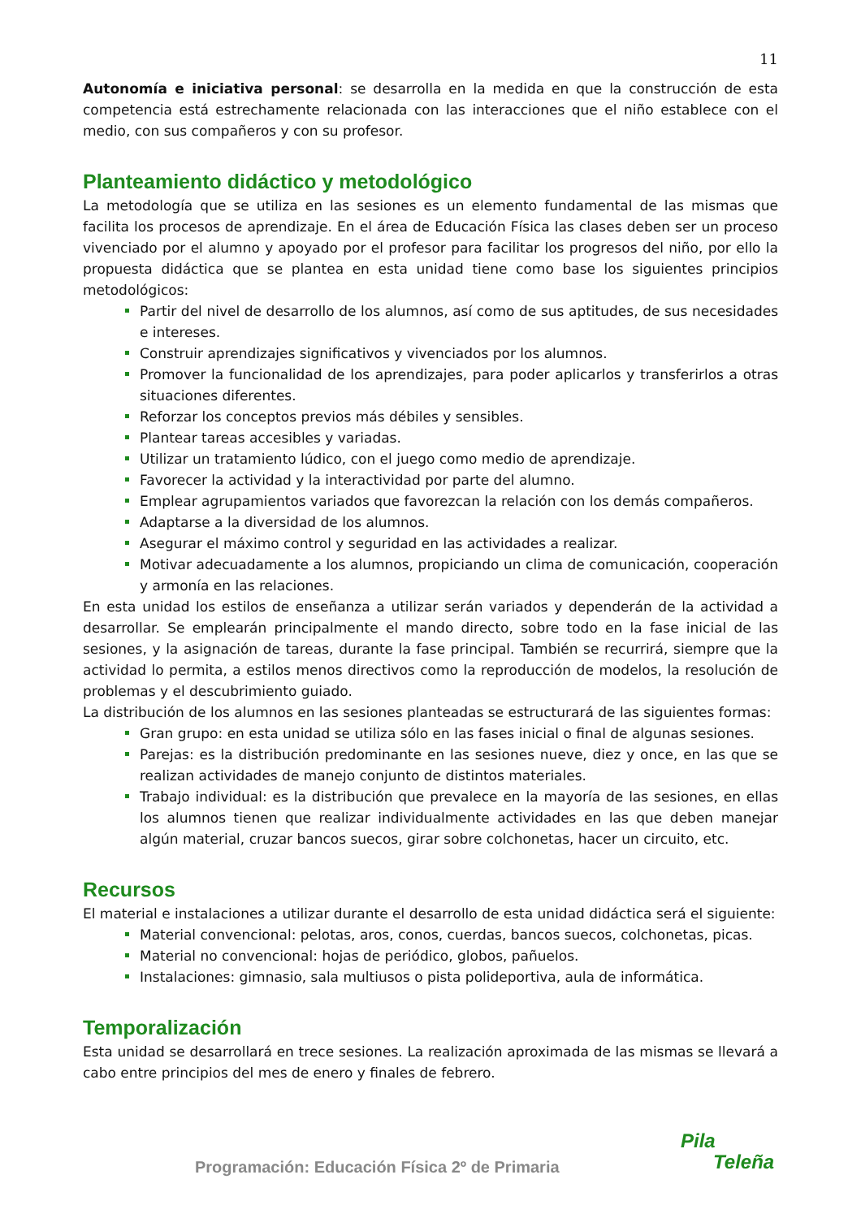11
Autonomía e iniciativa personal: se desarrolla en la medida en que la construcción de esta competencia está estrechamente relacionada con las interacciones que el niño establece con el medio, con sus compañeros y con su profesor.
Planteamiento didáctico y metodológico
La metodología que se utiliza en las sesiones es un elemento fundamental de las mismas que facilita los procesos de aprendizaje. En el área de Educación Física las clases deben ser un proceso vivenciado por el alumno y apoyado por el profesor para facilitar los progresos del niño, por ello la propuesta didáctica que se plantea en esta unidad tiene como base los siguientes principios metodológicos:
Partir del nivel de desarrollo de los alumnos, así como de sus aptitudes, de sus necesidades e intereses.
Construir aprendizajes significativos y vivenciados por los alumnos.
Promover la funcionalidad de los aprendizajes, para poder aplicarlos y transferirlos a otras situaciones diferentes.
Reforzar los conceptos previos más débiles y sensibles.
Plantear tareas accesibles y variadas.
Utilizar un tratamiento lúdico, con el juego como medio de aprendizaje.
Favorecer la actividad y la interactividad por parte del alumno.
Emplear agrupamientos variados que favorezcan la relación con los demás compañeros.
Adaptarse a la diversidad de los alumnos.
Asegurar el máximo control y seguridad en las actividades a realizar.
Motivar adecuadamente a los alumnos, propiciando un clima de comunicación, cooperación y armonía en las relaciones.
En esta unidad los estilos de enseñanza a utilizar serán variados y dependerán de la actividad a desarrollar. Se emplearán principalmente el mando directo, sobre todo en la fase inicial de las sesiones, y la asignación de tareas, durante la fase principal. También se recurrirá, siempre que la actividad lo permita, a estilos menos directivos como la reproducción de modelos, la resolución de problemas y el descubrimiento guiado.
La distribución de los alumnos en las sesiones planteadas se estructurará de las siguientes formas:
Gran grupo: en esta unidad se utiliza sólo en las fases inicial o final de algunas sesiones.
Parejas: es la distribución predominante en las sesiones nueve, diez y once, en las que se realizan actividades de manejo conjunto de distintos materiales.
Trabajo individual: es la distribución que prevalece en la mayoría de las sesiones, en ellas los alumnos tienen que realizar individualmente actividades en las que deben manejar algún material, cruzar bancos suecos, girar sobre colchonetas, hacer un circuito, etc.
Recursos
El material e instalaciones a utilizar durante el desarrollo de esta unidad didáctica será el siguiente:
Material convencional: pelotas, aros, conos, cuerdas, bancos suecos, colchonetas, picas.
Material no convencional: hojas de periódico, globos, pañuelos.
Instalaciones: gimnasio, sala multiusos o pista polideportiva, aula de informática.
Temporalización
Esta unidad se desarrollará en trece sesiones. La realización aproximada de las mismas se llevará a cabo entre principios del mes de enero y finales de febrero.
Programación: Educación Física 2º de Primaria
Pila
Teleña